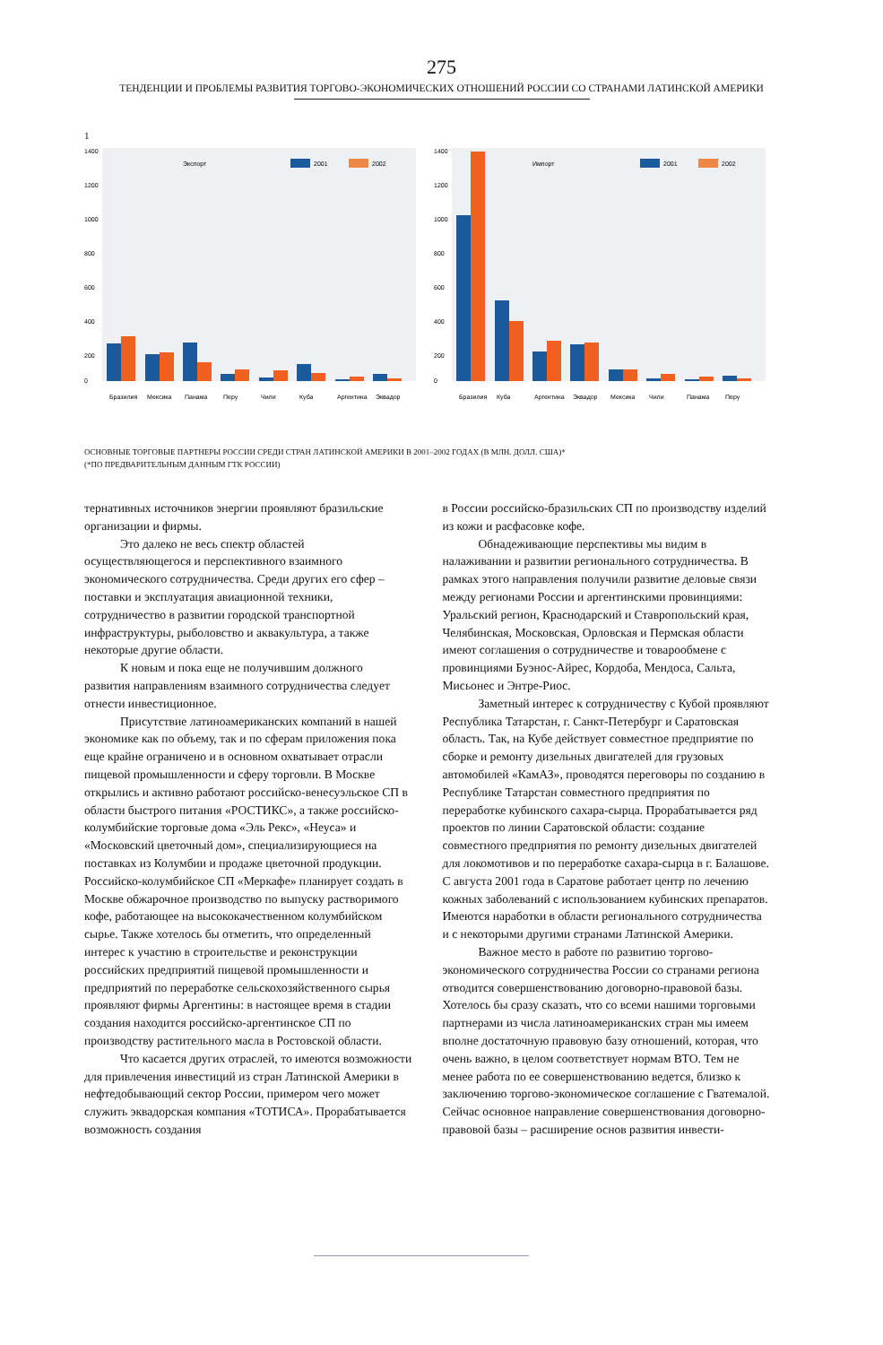275
ТЕНДЕНЦИИ И ПРОБЛЕМЫ РАЗВИТИЯ ТОРГОВО-ЭКОНОМИЧЕСКИХ ОТНОШЕНИЙ РОССИИ СО СТРАНАМИ ЛАТИНСКОЙ АМЕРИКИ
1
1400
1200
1000
800
600
400
200
0
Экспорт
2001
2002
Бразилия
Мексика
Панама
Перу
Чили
Куба
Аргентина
Эквадор
1400
1200
1000
800
600
400
200
0
Импорт
2001
2002
Бразилия
Куба
Аргентина
Эквадор
Мексика
Чили
Панама
Перу
ОСНОВНЫЕ ТОРГОВЫЕ ПАРТНЕРЫ РОССИИ СРЕДИ СТРАН ЛАТИНСКОЙ АМЕРИКИ В 2001–2002 ГОДАХ (В МЛН. ДОЛЛ. США)*
(*ПО ПРЕДВАРИТЕЛЬНЫМ ДАННЫМ ГТК РОССИИ)
тернативных источников энергии проявляют бразильские организации и фирмы.
Это далеко не весь спектр областей осуществляющегося и перспективного взаимного экономического сотрудничества. Среди других его сфер – поставки и эксплуатация авиационной техники, сотрудничество в развитии городской транспортной инфраструктуры, рыболовство и аквакультура, а также некоторые другие области.
К новым и пока еще не получившим должного развития направлениям взаимного сотрудничества следует отнести инвестиционное.
Присутствие латиноамериканских компаний в нашей экономике как по объему, так и по сферам приложения пока еще крайне ограничено и в основном охватывает отрасли пищевой промышленности и сферу торговли. В Москве открылись и активно работают российско-венесуэльское СП в области быстрого питания «РОСТИКС», а также российско-колумбийские торговые дома «Эль Рекс», «Неуса» и «Московский цветочный дом», специализирующиеся на поставках из Колумбии и продаже цветочной продукции. Российско-колумбийское СП «Меркафе» планирует создать в Москве обжарочное производство по выпуску растворимого кофе, работающее на высококачественном колумбийском сырье. Также хотелось бы отметить, что определенный интерес к участию в строительстве и реконструкции российских предприятий пищевой промышленности и предприятий по переработке сельскохозяйственного сырья проявляют фирмы Аргентины: в настоящее время в стадии создания находится российско-аргентинское СП по производству растительного масла в Ростовской области.
Что касается других отраслей, то имеются возможности для привлечения инвестиций из стран Латинской Америки в нефтедобывающий сектор России, примером чего может служить эквадорская компания «ТОТИСА». Прорабатывается возможность создания
в России российско-бразильских СП по производству изделий из кожи и расфасовке кофе.
Обнадеживающие перспективы мы видим в налаживании и развитии регионального сотрудничества. В рамках этого направления получили развитие деловые связи между регионами России и аргентинскими провинциями: Уральский регион, Краснодарский и Ставропольский края, Челябинская, Московская, Орловская и Пермская области имеют соглашения о сотрудничестве и товарообмене с провинциями Буэнос-Айрес, Кордоба, Мендоса, Сальта, Мисьонес и Энтре-Риос.
Заметный интерес к сотрудничеству с Кубой проявляют Республика Татарстан, г. Санкт-Петербург и Саратовская область. Так, на Кубе действует совместное предприятие по сборке и ремонту дизельных двигателей для грузовых автомобилей «КамАЗ», проводятся переговоры по созданию в Республике Татарстан совместного предприятия по переработке кубинского сахара-сырца. Прорабатывается ряд проектов по линии Саратовской области: создание совместного предприятия по ремонту дизельных двигателей для локомотивов и по переработке сахара-сырца в г. Балашове. С августа 2001 года в Саратове работает центр по лечению кожных заболеваний с использованием кубинских препаратов. Имеются наработки в области регионального сотрудничества и с некоторыми другими странами Латинской Америки.
Важное место в работе по развитию торгово-экономического сотрудничества России со странами региона отводится совершенствованию договорно-правовой базы. Хотелось бы сразу сказать, что со всеми нашими торговыми партнерами из числа латиноамериканских стран мы имеем вполне достаточную правовую базу отношений, которая, что очень важно, в целом соответствует нормам ВТО. Тем не менее работа по ее совершенствованию ведется, близко к заключению торгово-экономическое соглашение с Гватемалой. Сейчас основное направление совершенствования договорно-правовой базы – расширение основ развития инвести-